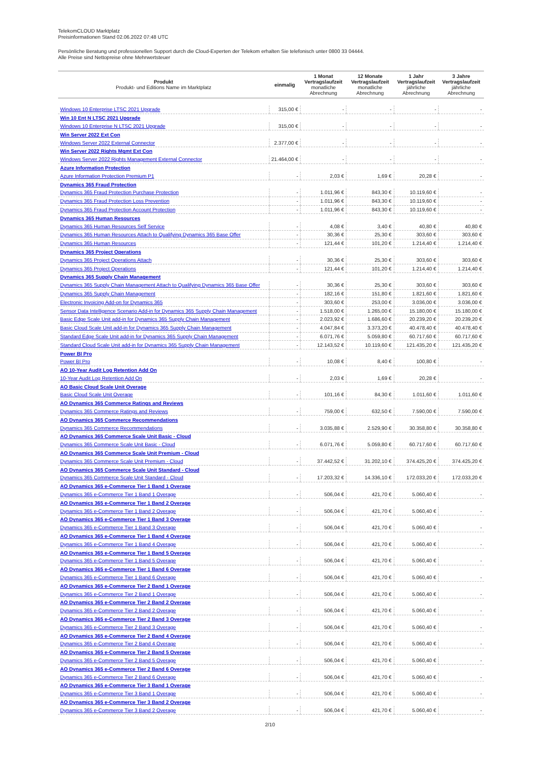TelekomCLOUD Marktplatz
Preisinformationen Stand 02.06.2022 07:48 UTC
Persönliche Beratung und professionellen Support durch die Cloud-Experten der Telekom erhalten Sie telefonisch unter 0800 33 04444.
Alle Preise sind Nettopreise ohne Mehrwertsteuer
| Produkt Produkt- und Editions Name im Marktplatz | einmalig | 1 Monat Vertragslaufzeit monatliche Abrechnung | 12 Monate Vertragslaufzeit monatliche Abrechnung | 1 Jahr Vertragslaufzeit jährliche Abrechnung | 3 Jahre Vertragslaufzeit jährliche Abrechnung |
| --- | --- | --- | --- | --- | --- |
| Windows 10 Enterprise LTSC 2021 Upgrade | 315,00 € | - | - | - | - |
| Win 10 Ent N LTSC 2021 Upgrade | | | | | |
| Windows 10 Enterprise N LTSC 2021 Upgrade | 315,00 € | - | - | - | - |
| Win Server 2022 Ext Con | | | | | |
| Windows Server 2022 External Connector | 2.377,00 € | - | - | - | - |
| Win Server 2022 Rights Mgmt Ext Con | | | | | |
| Windows Server 2022 Rights Management External Connector | 21.464,00 € | - | - | - | - |
| Azure Information Protection | | | | | |
| Azure Information Protection Premium P1 | - | 2,03 € | 1,69 € | 20,28 € | - |
| Dynamics 365 Fraud Protection | | | | | |
| Dynamics 365 Fraud Protection Purchase Protection | - | 1.011,96 € | 843,30 € | 10.119,60 € | - |
| Dynamics 365 Fraud Protection Loss Prevention | - | 1.011,96 € | 843,30 € | 10.119,60 € | - |
| Dynamics 365 Fraud Protection Account Protection | - | 1.011,96 € | 843,30 € | 10.119,60 € | - |
| Dynamics 365 Human Resources | | | | | |
| Dynamics 365 Human Resources Self Service | - | 4,08 € | 3,40 € | 40,80 € | 40,80 € |
| Dynamics 365 Human Resources Attach to Qualifying Dynamics 365 Base Offer | - | 30,36 € | 25,30 € | 303,60 € | 303,60 € |
| Dynamics 365 Human Resources | - | 121,44 € | 101,20 € | 1.214,40 € | 1.214,40 € |
| Dynamics 365 Project Operations | | | | | |
| Dynamics 365 Project Operations Attach | - | 30,36 € | 25,30 € | 303,60 € | 303,60 € |
| Dynamics 365 Project Operations | - | 121,44 € | 101,20 € | 1.214,40 € | 1.214,40 € |
| Dynamics 365 Supply Chain Management | | | | | |
| Dynamics 365 Supply Chain Management Attach to Qualifying Dynamics 365 Base Offer | - | 30,36 € | 25,30 € | 303,60 € | 303,60 € |
| Dynamics 365 Supply Chain Management | - | 182,16 € | 151,80 € | 1.821,60 € | 1.821,60 € |
| Electronic Invoicing Add-on for Dynamics 365 | - | 303,60 € | 253,00 € | 3.036,00 € | 3.036,00 € |
| Sensor Data Intelligence Scenario Add-in for Dynamics 365 Supply Chain Management | - | 1.518,00 € | 1.265,00 € | 15.180,00 € | 15.180,00 € |
| Basic Edge Scale Unit add-in for Dynamics 365 Supply Chain Management | - | 2.023,92 € | 1.686,60 € | 20.239,20 € | 20.239,20 € |
| Basic Cloud Scale Unit add-in for Dynamics 365 Supply Chain Management | - | 4.047,84 € | 3.373,20 € | 40.478,40 € | 40.478,40 € |
| Standard Edge Scale Unit add-in for Dynamics 365 Supply Chain Management | - | 6.071,76 € | 5.059,80 € | 60.717,60 € | 60.717,60 € |
| Standard Cloud Scale Unit add-in for Dynamics 365 Supply Chain Management | - | 12.143,52 € | 10.119,60 € | 121.435,20 € | 121.435,20 € |
| Power BI Pro | | | | | |
| Power BI Pro | - | 10,08 € | 8,40 € | 100,80 € | - |
| AO 10-Year Audit Log Retention Add On | | | | | |
| 10-Year Audit Log Retention Add On | - | 2,03 € | 1,69 € | 20,28 € | - |
| AO Basic Cloud Scale Unit Overage | | | | | |
| Basic Cloud Scale Unit Overage | - | 101,16 € | 84,30 € | 1.011,60 € | 1.011,60 € |
| AO Dynamics 365 Commerce Ratings and Reviews | | | | | |
| Dynamics 365 Commerce Ratings and Reviews | - | 759,00 € | 632,50 € | 7.590,00 € | 7.590,00 € |
| AO Dynamics 365 Commerce Recommendations | | | | | |
| Dynamics 365 Commerce Recommendations | - | 3.035,88 € | 2.529,90 € | 30.358,80 € | 30.358,80 € |
| AO Dynamics 365 Commerce Scale Unit Basic - Cloud | | | | | |
| Dynamics 365 Commerce Scale Unit Basic - Cloud | - | 6.071,76 € | 5.059,80 € | 60.717,60 € | 60.717,60 € |
| AO Dynamics 365 Commerce Scale Unit Premium - Cloud | | | | | |
| Dynamics 365 Commerce Scale Unit Premium - Cloud | - | 37.442,52 € | 31.202,10 € | 374.425,20 € | 374.425,20 € |
| AO Dynamics 365 Commerce Scale Unit Standard - Cloud | | | | | |
| Dynamics 365 Commerce Scale Unit Standard - Cloud | - | 17.203,32 € | 14.336,10 € | 172.033,20 € | 172.033,20 € |
| AO Dynamics 365 e-Commerce Tier 1 Band 1 Overage | | | | | |
| Dynamics 365 e-Commerce Tier 1 Band 1 Overage | - | 506,04 € | 421,70 € | 5.060,40 € | - |
| AO Dynamics 365 e-Commerce Tier 1 Band 2 Overage | | | | | |
| Dynamics 365 e-Commerce Tier 1 Band 2 Overage | - | 506,04 € | 421,70 € | 5.060,40 € | - |
| AO Dynamics 365 e-Commerce Tier 1 Band 3 Overage | | | | | |
| Dynamics 365 e-Commerce Tier 1 Band 3 Overage | - | 506,04 € | 421,70 € | 5.060,40 € | - |
| AO Dynamics 365 e-Commerce Tier 1 Band 4 Overage | | | | | |
| Dynamics 365 e-Commerce Tier 1 Band 4 Overage | - | 506,04 € | 421,70 € | 5.060,40 € | - |
| AO Dynamics 365 e-Commerce Tier 1 Band 5 Overage | | | | | |
| Dynamics 365 e-Commerce Tier 1 Band 5 Overage | - | 506,04 € | 421,70 € | 5.060,40 € | - |
| AO Dynamics 365 e-Commerce Tier 1 Band 6 Overage | | | | | |
| Dynamics 365 e-Commerce Tier 1 Band 6 Overage | - | 506,04 € | 421,70 € | 5.060,40 € | - |
| AO Dynamics 365 e-Commerce Tier 2 Band 1 Overage | | | | | |
| Dynamics 365 e-Commerce Tier 2 Band 1 Overage | - | 506,04 € | 421,70 € | 5.060,40 € | - |
| AO Dynamics 365 e-Commerce Tier 2 Band 2 Overage | | | | | |
| Dynamics 365 e-Commerce Tier 2 Band 2 Overage | - | 506,04 € | 421,70 € | 5.060,40 € | - |
| AO Dynamics 365 e-Commerce Tier 2 Band 3 Overage | | | | | |
| Dynamics 365 e-Commerce Tier 2 Band 3 Overage | - | 506,04 € | 421,70 € | 5.060,40 € | - |
| AO Dynamics 365 e-Commerce Tier 2 Band 4 Overage | | | | | |
| Dynamics 365 e-Commerce Tier 2 Band 4 Overage | - | 506,04 € | 421,70 € | 5.060,40 € | - |
| AO Dynamics 365 e-Commerce Tier 2 Band 5 Overage | | | | | |
| Dynamics 365 e-Commerce Tier 2 Band 5 Overage | - | 506,04 € | 421,70 € | 5.060,40 € | - |
| AO Dynamics 365 e-Commerce Tier 2 Band 6 Overage | | | | | |
| Dynamics 365 e-Commerce Tier 2 Band 6 Overage | - | 506,04 € | 421,70 € | 5.060,40 € | - |
| AO Dynamics 365 e-Commerce Tier 3 Band 1 Overage | | | | | |
| Dynamics 365 e-Commerce Tier 3 Band 1 Overage | - | 506,04 € | 421,70 € | 5.060,40 € | - |
| AO Dynamics 365 e-Commerce Tier 3 Band 2 Overage | | | | | |
| Dynamics 365 e-Commerce Tier 3 Band 2 Overage | - | 506,04 € | 421,70 € | 5.060,40 € | - |
2/10